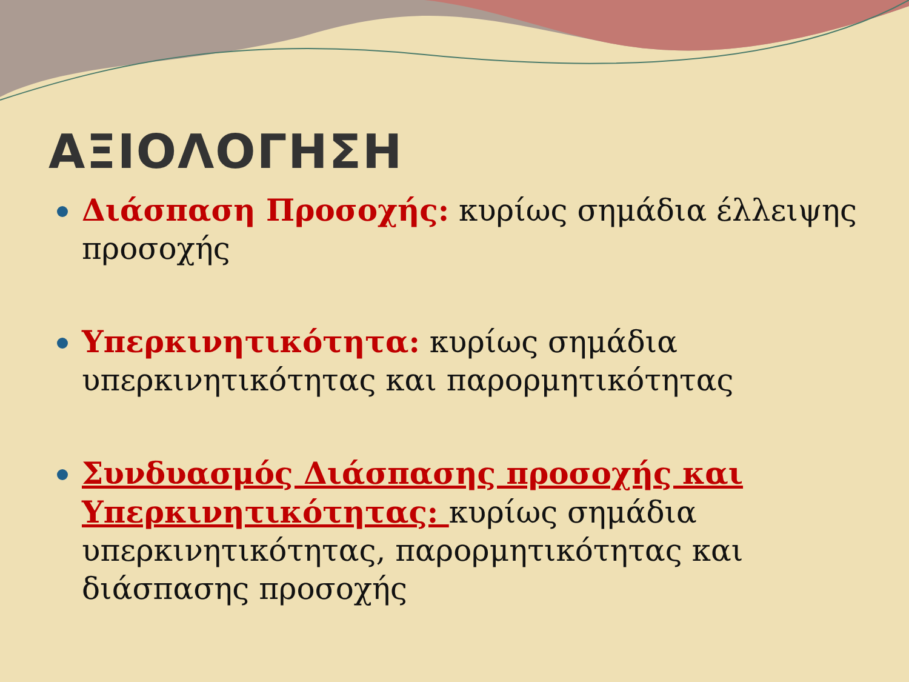ΑΞΙΟΛΟΓΗΣΗ
Διάσπαση Προσοχής: κυρίως σημάδια έλλειψης προσοχής
Υπερκινητικότητα: κυρίως σημάδια υπερκινητικότητας και παρορμητικότητας
Συνδυασμός Διάσπασης προσοχής και Υπερκινητικότητας: κυρίως σημάδια υπερκινητικότητας, παρορμητικότητας και διάσπασης προσοχής